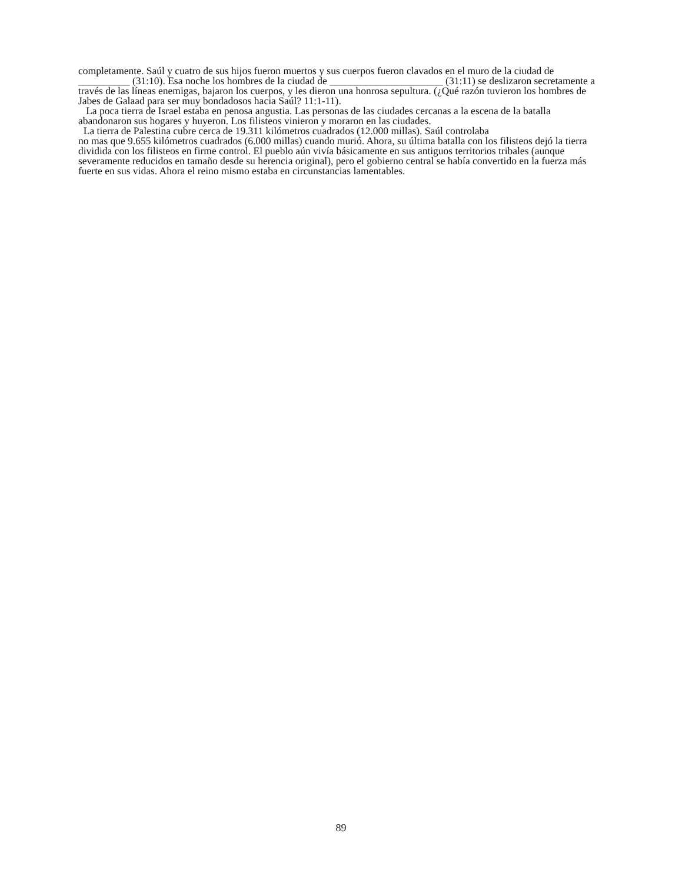completamente. Saúl y cuatro de sus hijos fueron muertos y sus cuerpos fueron clavados en el muro de la ciudad de __________ (31:10). Esa noche los hombres de la ciudad de ______________________ (31:11) se deslizaron secretamente a través de las líneas enemigas, bajaron los cuerpos, y les dieron una honrosa sepultura. (¿Qué razón tuvieron los hombres de Jabes de Galaad para ser muy bondadosos hacia Saúl? 11:1-11).
La poca tierra de Israel estaba en penosa angustia. Las personas de las ciudades cercanas a la escena de la batalla abandonaron sus hogares y huyeron. Los filisteos vinieron y moraron en las ciudades.
La tierra de Palestina cubre cerca de 19.311 kilómetros cuadrados (12.000 millas). Saúl controlaba
no mas que 9.655 kilómetros cuadrados (6.000 millas) cuando murió. Ahora, su última batalla con los filisteos dejó la tierra dividida con los filisteos en firme control. El pueblo aún vivía básicamente en sus antiguos territorios tribales (aunque severamente reducidos en tamaño desde su herencia original), pero el gobierno central se había convertido en la fuerza más fuerte en sus vidas. Ahora el reino mismo estaba en circunstancias lamentables.
89